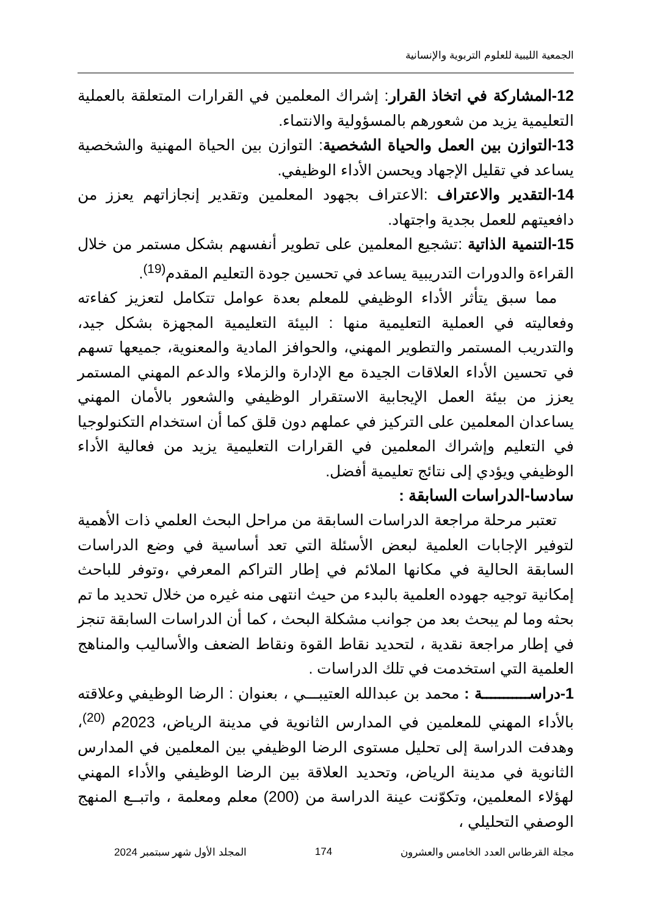الجمعية الليبية للعلوم التربوية والإنسانية
12-المشاركة في اتخاذ القرار: إشراك المعلمين في القرارات المتعلقة بالعملية التعليمية يزيد من شعورهم بالمسؤولية والانتماء.
13-التوازن بين العمل والحياة الشخصية: التوازن بين الحياة المهنية والشخصية يساعد في تقليل الإجهاد ويحسن الأداء الوظيفي.
14-التقدير والاعتراف :الاعتراف بجهود المعلمين وتقدير إنجازاتهم يعزز من دافعيتهم للعمل بجدية واجتهاد.
15-التنمية الذاتية :تشجيع المعلمين على تطوير أنفسهم بشكل مستمر من خلال القراءة والدورات التدريبية يساعد في تحسين جودة التعليم المقدم<sup>(19)</sup>.
مما سبق يتأثر الأداء الوظيفي للمعلم بعدة عوامل تتكامل لتعزيز كفاءته وفعاليته في العملية التعليمية منها : البيئة التعليمية المجهزة بشكل جيد، والتدريب المستمر والتطوير المهني، والحوافز المادية والمعنوية، جميعها تسهم في تحسين الأداء العلاقات الجيدة مع الإدارة والزملاء والدعم المهني المستمر يعزز من بيئة العمل الإيجابية الاستقرار الوظيفي والشعور بالأمان المهني يساعدان المعلمين على التركيز في عملهم دون قلق كما أن استخدام التكنولوجيا في التعليم وإشراك المعلمين في القرارات التعليمية يزيد من فعالية الأداء الوظيفي ويؤدي إلى نتائج تعليمية أفضل.
سادسا-الدراسات السابقة :
تعتبر مرحلة مراجعة الدراسات السابقة من مراحل البحث العلمي ذات الأهمية لتوفير الإجابات العلمية لبعض الأسئلة التي تعد أساسية في وضع الدراسات السابقة الحالية في مكانها الملائم في إطار التراكم المعرفي ،وتوفر للباحث إمكانية توجيه جهوده العلمية بالبدء من حيث انتهى منه غيره من خلال تحديد ما تم بحثه وما لم يبحث بعد من جوانب مشكلة البحث ، كما أن الدراسات السابقة تنجز في إطار مراجعة نقدية ، لتحديد نقاط القوة ونقاط الضعف والأساليب والمناهج العلمية التي استخدمت في تلك الدراسات .
1-دراســـــــــــة : محمد بن عبدالله العتيبـــي ، بعنوان : الرضا الوظيفي وعلاقته بالأداء المهني للمعلمين في المدارس الثانوية في مدينة الرياض، 2023م <sup>(20)</sup>، وهدفت الدراسة إلى تحليل مستوى الرضا الوظيفي بين المعلمين في المدارس الثانوية في مدينة الرياض، وتحديد العلاقة بين الرضا الوظيفي والأداء المهني لهؤلاء المعلمين، وتكوّنت عينة الدراسة من (200) معلم ومعلمة ، واتبــع المنهج الوصفي التحليلي ،
مجلة القرطاس العدد الخامس والعشرون 174 المجلد الأول شهر سبتمبر 2024